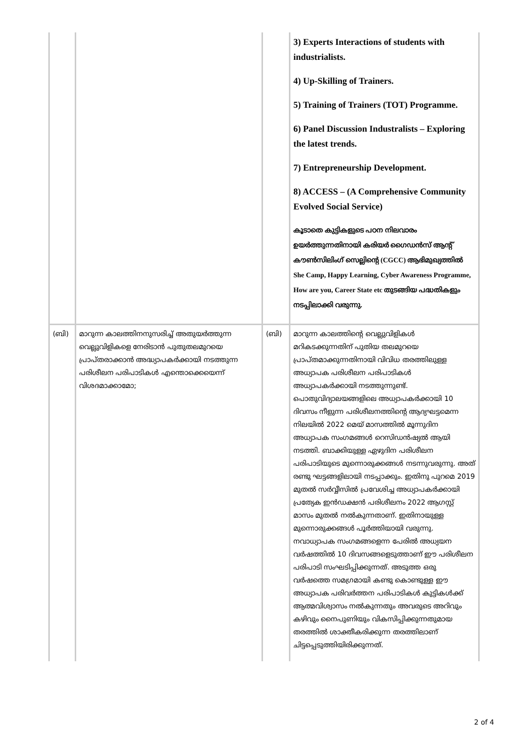| | | | 3) Experts Interactions of students with industrialists. 4) Up-Skilling of Trainers. 5) Training of Trainers (TOT) Programme. 6) Panel Discussion Industralists – Exploring the latest trends. 7) Entrepreneurship Development. 8) ACCESS – (A Comprehensive Community Evolved Social Service) കൂടാതെ കുട്ടികളുടെ പഠന നിലവാരം ഉയർത്തുന്നതിനായി കരിയർ ഗൈഡൻസ് ആന്റ് കൗൺസിലിംഗ് സെല്ലിന്റെ (CGCC) ആഭിമുഖ്യത്തിൽ She Camp, Happy Learning, Cyber Awareness Programme, How are you, Career State etc തുടങ്ങിയ പദ്ധതികളും നടപ്പിലാക്കി വരുന്നു. |
| (ബി) | മാറുന്ന കാലത്തിനനുസരിച്ച് അതുയർത്തുന്ന വെല്ലുവിളികളെ നേരിടാൻ പുതുതലമുറയെ പ്രാപ്തരാക്കാൻ അദ്ധ്യാപകർക്കായി നടത്തുന്ന പരിശീലന പരിപാടികൾ എന്തൊക്കെയെന്ന് വിശദമാക്കാമോ; | (ബി) | മാറുന്ന കാലത്തിന്റെ വെല്ലുവിളികൾ മറികടക്കുന്നതിന് പുതിയ തലമുറയെ പ്രാപ്തമാക്കുന്നതിനായി വിവിധ തരത്തിലുള്ള അധ്യാപക പരിശീലന പരിപാടികൾ അധ്യാപകർക്കായി നടത്തുന്നുണ്ട്. പൊതുവിദ്യാലയങ്ങളിലെ അധ്യാപകർക്കായി 10 ദിവസം നീളുന്ന പരിശീലനത്തിന്റെ ആദ്യഘട്ടമെന്ന നിലയിൽ 2022 മെയ് മാസത്തിൽ മൂന്നുദിന അധ്യാപക സംഗമങ്ങൾ റെസിഡൻഷ്യൽ ആയി നടത്തി. ബാക്കിയുള്ള ഏഴുദിന പരിശീലന പരിപാടിയുടെ മുന്നൊരുക്കങ്ങൾ നടന്നുവരുന്നു. അത് രണ്ടു ഘട്ടങ്ങളിലായി നടപ്പാക്കും. ഇതിനു പുറമെ 2019 മുതൽ സർവ്വീസിൽ പ്രവേശിച്ച അധ്യാപകർക്കായി പ്രത്യേക ഇൻഡക്ഷൻ പരിശീലനം 2022 ആഗസ്റ്റ് മാസം മുതൽ നൽകുന്നതാണ്. ഇതിനായുള്ള മുന്നൊരുക്കങ്ങൾ പൂർത്തിയായി വരുന്നു. നവാധ്യാപക സംഗമങ്ങളെന്ന പേരിൽ അധ്യയന വർഷത്തിൽ 10 ദിവസങ്ങളെടുത്താണ് ഈ പരിശീലന പരിപാടി സംഘടിപ്പിക്കുന്നത്. അടുത്ത ഒരു വർഷത്തെ സമഗ്രമായി കണ്ടു കൊണ്ടുള്ള ഈ അധ്യാപക പരിവർത്തന പരിപാടികൾ കുട്ടികൾക്ക് ആത്മവിശ്വാസം നൽകുന്നതും അവരുടെ അറിവും കഴിവും നൈപുണിയും വികസിപ്പിക്കുന്നതുമായ തരത്തിൽ ശാക്തീകരിക്കുന്ന തരത്തിലാണ് ചിട്ടപ്പെടുത്തിയിരിക്കുന്നത്. |
2 of 4